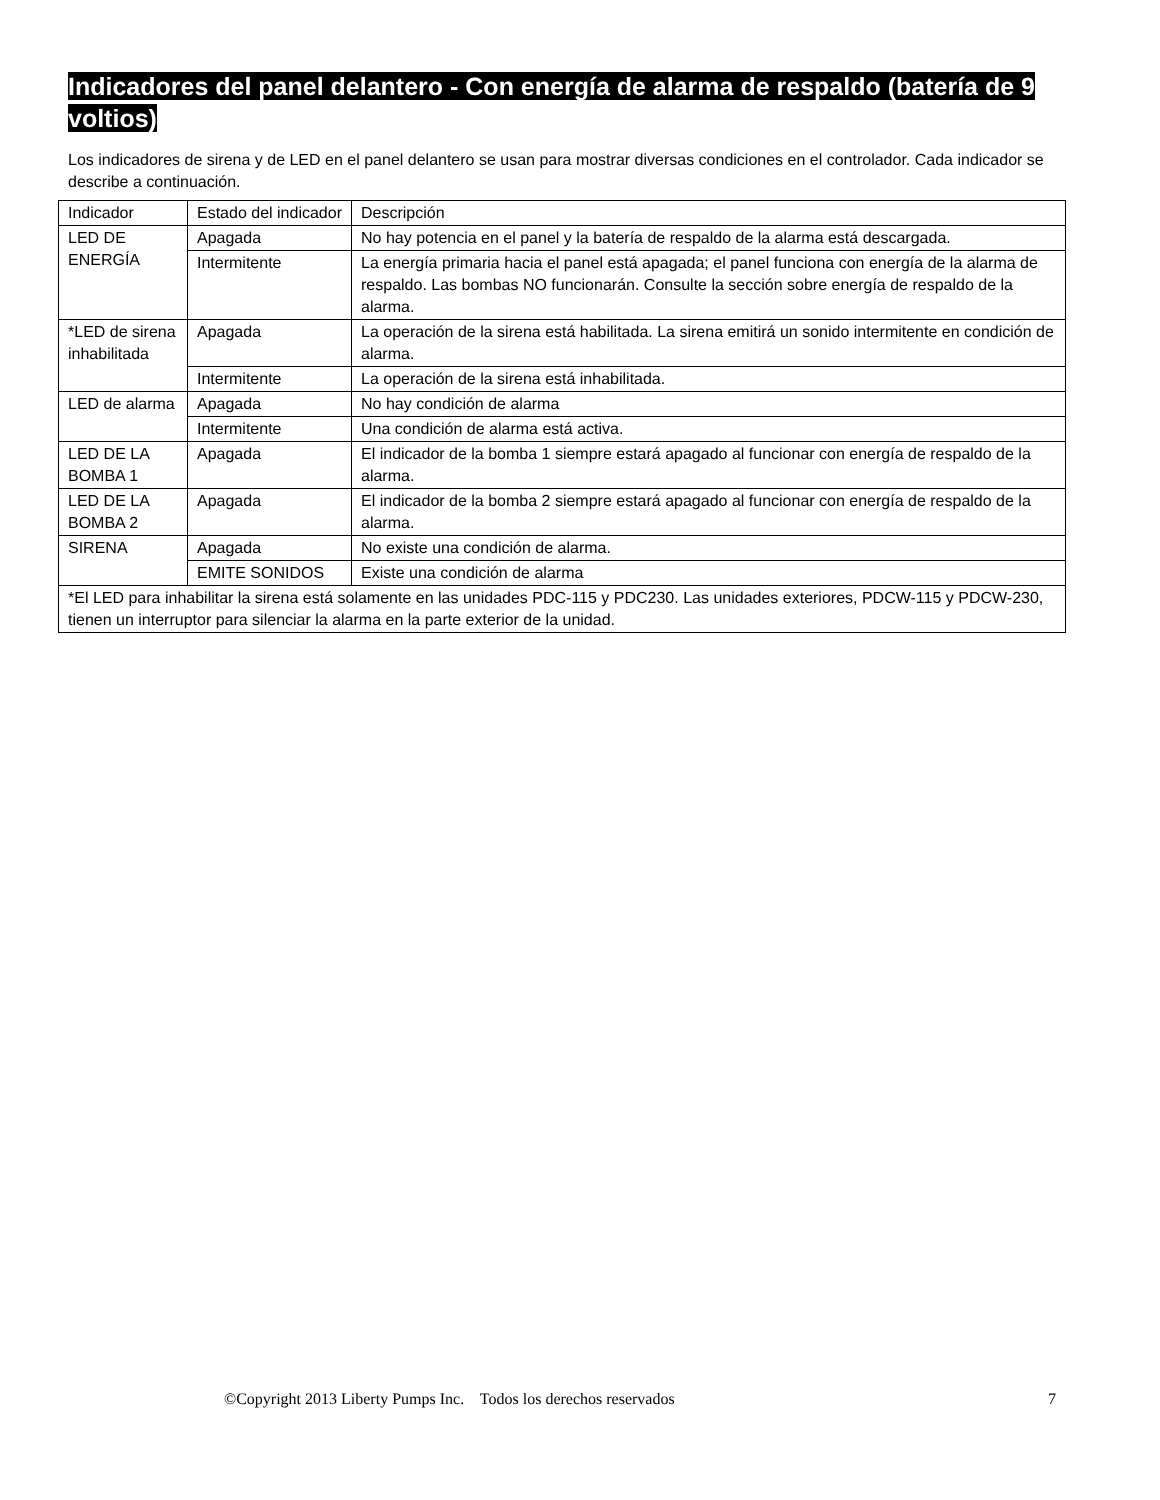Indicadores del panel delantero - Con energía de alarma de respaldo (batería de 9 voltios)
Los indicadores de sirena y de LED en el panel delantero se usan para mostrar diversas condiciones en el controlador. Cada indicador se describe a continuación.
| Indicador | Estado del indicador | Descripción |
| --- | --- | --- |
| LED DE ENERGÍA | Apagada | No hay potencia en el panel y la batería de respaldo de la alarma está descargada. |
| | Intermitente | La energía primaria hacia el panel está apagada; el panel funciona con energía de la alarma de respaldo. Las bombas NO funcionarán. Consulte la sección sobre energía de respaldo de la alarma. |
| *LED de sirena inhabilitada | Apagada | La operación de la sirena está habilitada. La sirena emitirá un sonido intermitente en condición de alarma. |
| | Intermitente | La operación de la sirena está inhabilitada. |
| LED de alarma | Apagada | No hay condición de alarma |
| | Intermitente | Una condición de alarma está activa. |
| LED DE LA BOMBA 1 | Apagada | El indicador de la bomba 1 siempre estará apagado al funcionar con energía de respaldo de la alarma. |
| LED DE LA BOMBA 2 | Apagada | El indicador de la bomba 2 siempre estará apagado al funcionar con energía de respaldo de la alarma. |
| SIRENA | Apagada | No existe una condición de alarma. |
| | EMITE SONIDOS | Existe una condición de alarma |
| *El LED para inhabilitar la sirena está solamente en las unidades PDC-115 y PDC230. Las unidades exteriores, PDCW-115 y PDCW-230, tienen un interruptor para silenciar la alarma en la parte exterior de la unidad. | | |
©Copyright 2013 Liberty Pumps Inc. Todos los derechos reservados 7